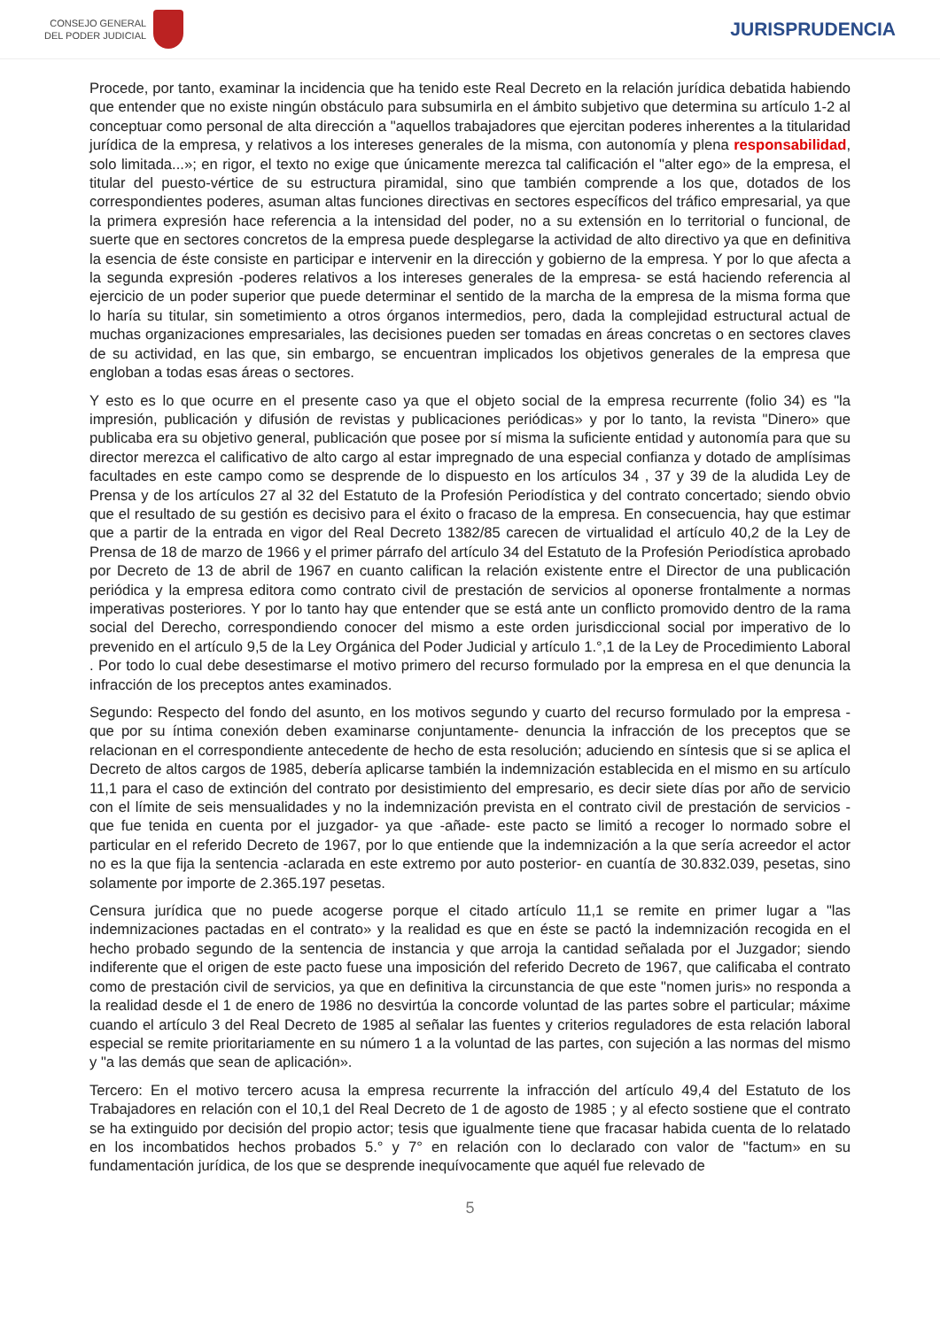CONSEJO GENERAL
DEL PODER JUDICIAL
JURISPRUDENCIA
Procede, por tanto, examinar la incidencia que ha tenido este Real Decreto en la relación jurídica debatida habiendo que entender que no existe ningún obstáculo para subsumirla en el ámbito subjetivo que determina su artículo 1-2 al conceptuar como personal de alta dirección a "aquellos trabajadores que ejercitan poderes inherentes a la titularidad jurídica de la empresa, y relativos a los intereses generales de la misma, con autonomía y plena responsabilidad, solo limitada...»; en rigor, el texto no exige que únicamente merezca tal calificación el "alter ego» de la empresa, el titular del puesto-vértice de su estructura piramidal, sino que también comprende a los que, dotados de los correspondientes poderes, asuman altas funciones directivas en sectores específicos del tráfico empresarial, ya que la primera expresión hace referencia a la intensidad del poder, no a su extensión en lo territorial o funcional, de suerte que en sectores concretos de la empresa puede desplegarse la actividad de alto directivo ya que en definitiva la esencia de éste consiste en participar e intervenir en la dirección y gobierno de la empresa. Y por lo que afecta a la segunda expresión -poderes relativos a los intereses generales de la empresa- se está haciendo referencia al ejercicio de un poder superior que puede determinar el sentido de la marcha de la empresa de la misma forma que lo haría su titular, sin sometimiento a otros órganos intermedios, pero, dada la complejidad estructural actual de muchas organizaciones empresariales, las decisiones pueden ser tomadas en áreas concretas o en sectores claves de su actividad, en las que, sin embargo, se encuentran implicados los objetivos generales de la empresa que engloban a todas esas áreas o sectores.
Y esto es lo que ocurre en el presente caso ya que el objeto social de la empresa recurrente (folio 34) es "la impresión, publicación y difusión de revistas y publicaciones periódicas» y por lo tanto, la revista "Dinero» que publicaba era su objetivo general, publicación que posee por sí misma la suficiente entidad y autonomía para que su director merezca el calificativo de alto cargo al estar impregnado de una especial confianza y dotado de amplísimas facultades en este campo como se desprende de lo dispuesto en los artículos 34 , 37 y 39 de la aludida Ley de Prensa y de los artículos 27 al 32 del Estatuto de la Profesión Periodística y del contrato concertado; siendo obvio que el resultado de su gestión es decisivo para el éxito o fracaso de la empresa. En consecuencia, hay que estimar que a partir de la entrada en vigor del Real Decreto 1382/85 carecen de virtualidad el artículo 40,2 de la Ley de Prensa de 18 de marzo de 1966 y el primer párrafo del artículo 34 del Estatuto de la Profesión Periodística aprobado por Decreto de 13 de abril de 1967 en cuanto califican la relación existente entre el Director de una publicación periódica y la empresa editora como contrato civil de prestación de servicios al oponerse frontalmente a normas imperativas posteriores. Y por lo tanto hay que entender que se está ante un conflicto promovido dentro de la rama social del Derecho, correspondiendo conocer del mismo a este orden jurisdiccional social por imperativo de lo prevenido en el artículo 9,5 de la Ley Orgánica del Poder Judicial y artículo 1.°,1 de la Ley de Procedimiento Laboral . Por todo lo cual debe desestimarse el motivo primero del recurso formulado por la empresa en el que denuncia la infracción de los preceptos antes examinados.
Segundo: Respecto del fondo del asunto, en los motivos segundo y cuarto del recurso formulado por la empresa -que por su íntima conexión deben examinarse conjuntamente- denuncia la infracción de los preceptos que se relacionan en el correspondiente antecedente de hecho de esta resolución; aduciendo en síntesis que si se aplica el Decreto de altos cargos de 1985, debería aplicarse también la indemnización establecida en el mismo en su artículo 11,1 para el caso de extinción del contrato por desistimiento del empresario, es decir siete días por año de servicio con el límite de seis mensualidades y no la indemnización prevista en el contrato civil de prestación de servicios -que fue tenida en cuenta por el juzgador- ya que -añade- este pacto se limitó a recoger lo normado sobre el particular en el referido Decreto de 1967, por lo que entiende que la indemnización a la que sería acreedor el actor no es la que fija la sentencia -aclarada en este extremo por auto posterior- en cuantía de 30.832.039, pesetas, sino solamente por importe de 2.365.197 pesetas.
Censura jurídica que no puede acogerse porque el citado artículo 11,1 se remite en primer lugar a "las indemnizaciones pactadas en el contrato» y la realidad es que en éste se pactó la indemnización recogida en el hecho probado segundo de la sentencia de instancia y que arroja la cantidad señalada por el Juzgador; siendo indiferente que el origen de este pacto fuese una imposición del referido Decreto de 1967, que calificaba el contrato como de prestación civil de servicios, ya que en definitiva la circunstancia de que este "nomen juris» no responda a la realidad desde el 1 de enero de 1986 no desvirtúa la concorde voluntad de las partes sobre el particular; máxime cuando el artículo 3 del Real Decreto de 1985 al señalar las fuentes y criterios reguladores de esta relación laboral especial se remite prioritariamente en su número 1 a la voluntad de las partes, con sujeción a las normas del mismo y "a las demás que sean de aplicación».
Tercero: En el motivo tercero acusa la empresa recurrente la infracción del artículo 49,4 del Estatuto de los Trabajadores en relación con el 10,1 del Real Decreto de 1 de agosto de 1985 ; y al efecto sostiene que el contrato se ha extinguido por decisión del propio actor; tesis que igualmente tiene que fracasar habida cuenta de lo relatado en los incombatidos hechos probados 5.° y 7° en relación con lo declarado con valor de "factum» en su fundamentación jurídica, de los que se desprende inequívocamente que aquél fue relevado de
5